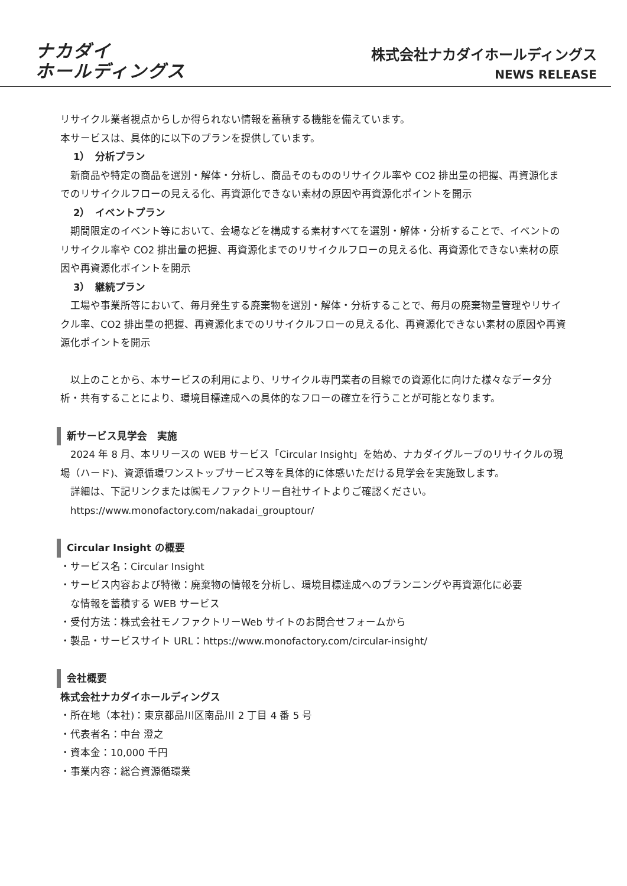ナカダイ
ホールディングス
株式会社ナカダイホールディングス
NEWS RELEASE
リサイクル業者視点からしか得られない情報を蓄積する機能を備えています。
本サービスは、具体的に以下のプランを提供しています。
1）　分析プラン
　新商品や特定の商品を選別・解体・分析し、商品そのもののリサイクル率や CO2 排出量の把握、再資源化までのリサイクルフローの見える化、再資源化できない素材の原因や再資源化ポイントを開示
2）　イベントプラン
　期間限定のイベント等において、会場などを構成する素材すべてを選別・解体・分析することで、イベントのリサイクル率や CO2 排出量の把握、再資源化までのリサイクルフローの見える化、再資源化できない素材の原因や再資源化ポイントを開示
3）　継続プラン
　工場や事業所等において、毎月発生する廃棄物を選別・解体・分析することで、毎月の廃棄物量管理やリサイクル率、CO2 排出量の把握、再資源化までのリサイクルフローの見える化、再資源化できない素材の原因や再資源化ポイントを開示
　以上のことから、本サービスの利用により、リサイクル専門業者の目線での資源化に向けた様々なデータ分析・共有することにより、環境目標達成への具体的なフローの確立を行うことが可能となります。
新サービス見学会　実施
　2024 年 8 月、本リリースの WEB サービス「Circular Insight」を始め、ナカダイグループのリサイクルの現場（ハード)、資源循環ワンストップサービス等を具体的に体感いただける見学会を実施致します。
　詳細は、下記リンクまたは㈱モノファクトリー自社サイトよりご確認ください。
　https://www.monofactory.com/nakadai_grouptour/
Circular Insight の概要
・サービス名：Circular Insight
・サービス内容および特徴：廃棄物の情報を分析し、環境目標達成へのプランニングや再資源化に必要
　な情報を蓄積する WEB サービス
・受付方法：株式会社モノファクトリーWeb サイトのお問合せフォームから
・製品・サービスサイト URL：https://www.monofactory.com/circular-insight/
会社概要
株式会社ナカダイホールディングス
・所在地（本社)：東京都品川区南品川 2 丁目 4 番 5 号
・代表者名：中台 澄之
・資本金：10,000 千円
・事業内容：総合資源循環業